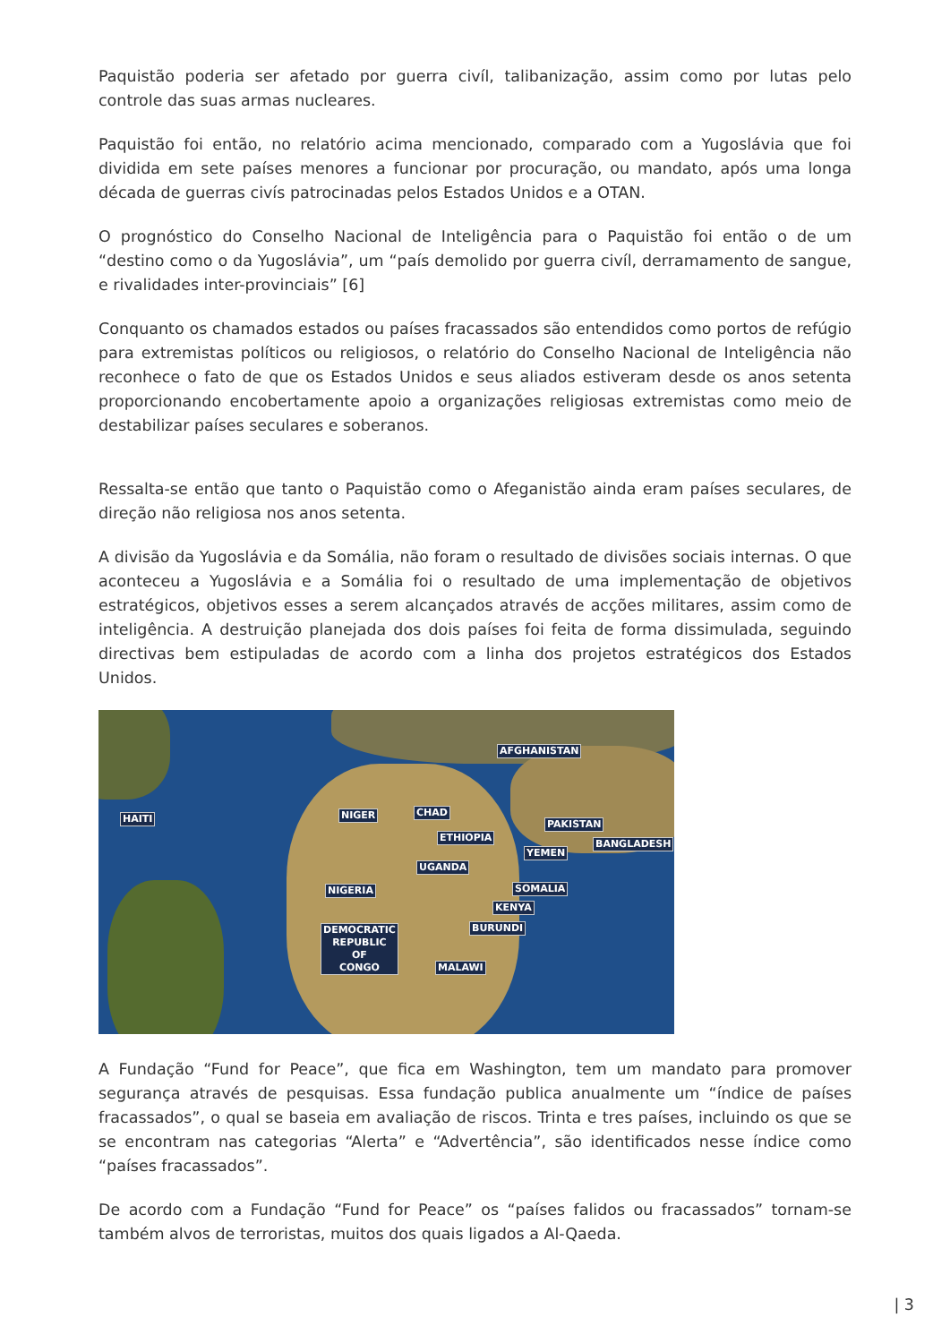Paquistão poderia ser afetado por guerra civíl, talibanização, assim como por lutas pelo controle das suas armas nucleares.
Paquistão foi então, no relatório acima mencionado, comparado com a Yugoslávia que foi dividida em sete países menores a funcionar por procuração, ou mandato, após uma longa década de guerras civís patrocinadas pelos Estados Unidos e a OTAN.
O prognóstico do Conselho Nacional de Inteligência para o Paquistão foi então o de um “destino como o da Yugoslávia”, um “país demolido por guerra civíl, derramamento de sangue, e rivalidades inter-provinciais” [6]
Conquanto os chamados estados ou países fracassados são entendidos como portos de refúgio para extremistas políticos ou religiosos, o relatório do Conselho Nacional de Inteligência não reconhece o fato de que os Estados Unidos e seus aliados estiveram desde os anos setenta proporcionando encobertamente apoio a organizações religiosas extremistas como meio de destabilizar países seculares e soberanos.
Ressalta-se então que tanto o Paquistão como o Afeganistão ainda eram países seculares, de direção não religiosa nos anos setenta.
A divisão da Yugoslávia e da Somália, não foram o resultado de divisões sociais internas. O que aconteceu a Yugoslávia e a Somália foi o resultado de uma implementação de objetivos estratégicos, objetivos esses a serem alcançados através de acções militares, assim como de inteligência. A destruição planejada dos dois países foi feita de forma dissimulada, seguindo directivas bem estipuladas de acordo com a linha dos projetos estratégicos dos Estados Unidos.
HAITI NIGER CHAD
ETHIOPIA
AFGHANISTAN
PAKISTAN
BANGLADESH
YEMEN
UGANDA
NIGERIA SOMALIA
KENYA
BURUNDI
DEMOCRATIC
REPUBLIC
OF
CONGO
MALAWI
A Fundação “Fund for Peace”, que fica em Washington, tem um mandato para promover segurança através de pesquisas. Essa fundação publica anualmente um “índice de países fracassados”, o qual se baseia em avaliação de riscos. Trinta e tres países, incluindo os que se se encontram nas categorias “Alerta” e “Advertência”, são identificados nesse índice como “países fracassados”.
De acordo com a Fundação “Fund for Peace” os “países falidos ou fracassados” tornam-se também alvos de terroristas, muitos dos quais ligados a Al-Qaeda.
| 3